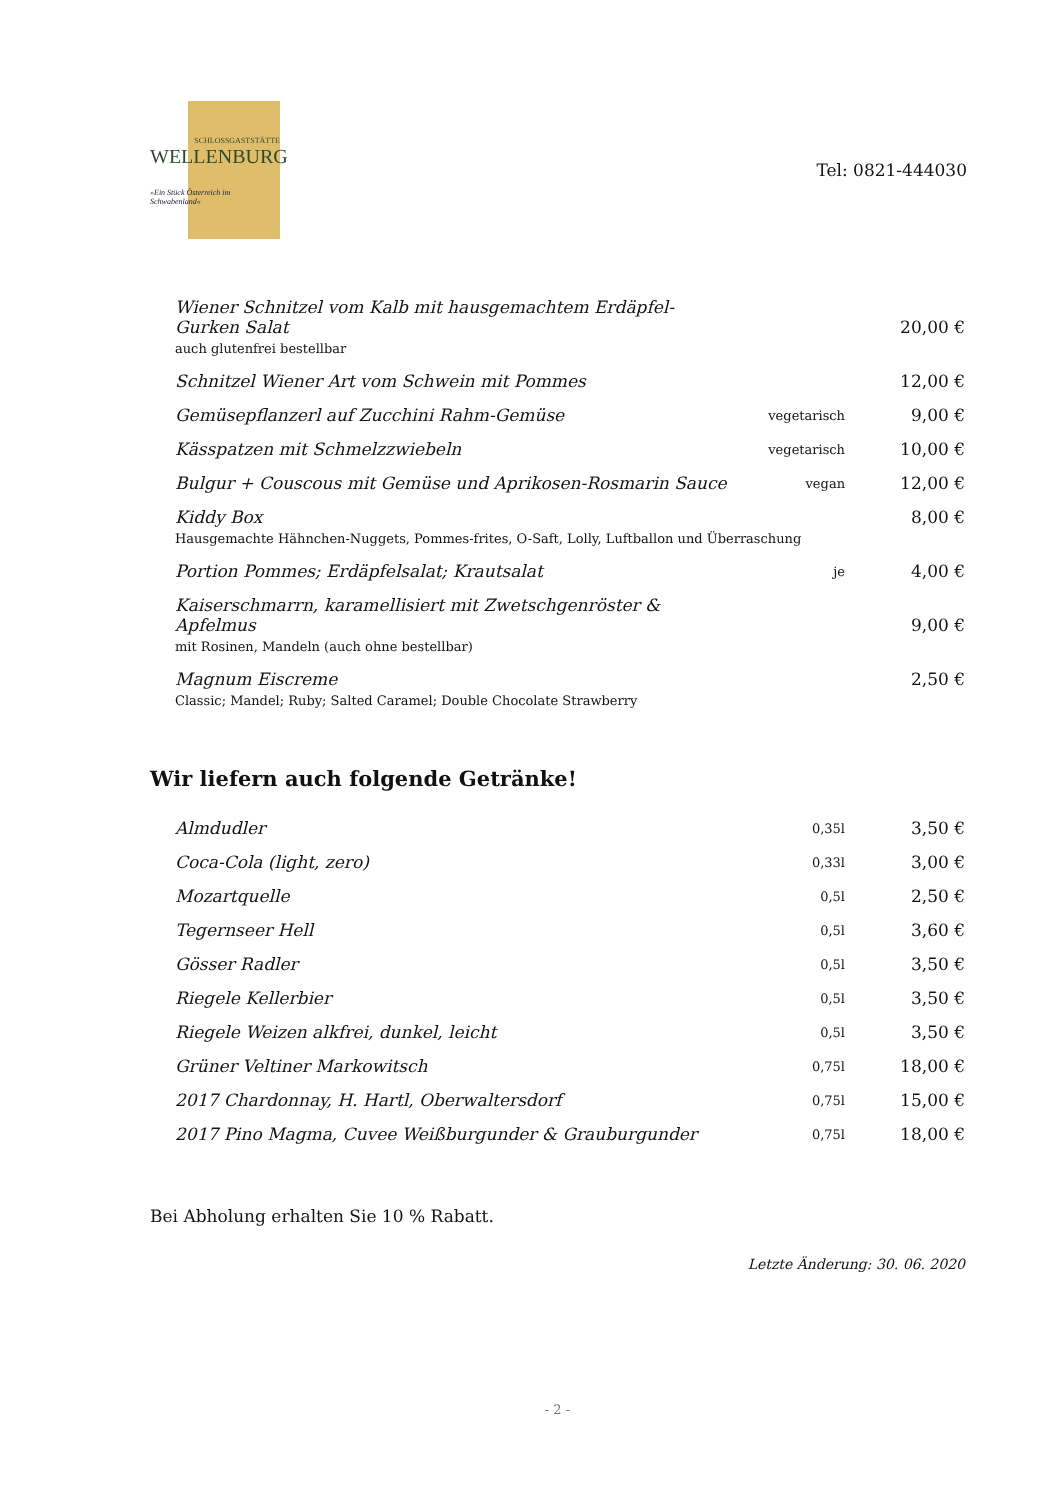SCHLOSSGASTSTÄTTE
WELLENBURG
»Ein Stück Österreich im Schwabenland«
Tel: 0821-444030
| Wiener Schnitzel vom Kalb mit hausgemachtem Erdäpfel-Gurken Salat auch glutenfrei bestellbar | | 20,00 € |
| Schnitzel Wiener Art vom Schwein mit Pommes | | 12,00 € |
| Gemüsepflanzerl auf Zucchini Rahm-Gemüse | vegetarisch | 9,00 € |
| Kässpatzen mit Schmelzzwiebeln | vegetarisch | 10,00 € |
| Bulgur + Couscous mit Gemüse und Aprikosen-Rosmarin Sauce | vegan | 12,00 € |
| Kiddy Box Hausgemachte Hähnchen-Nuggets, Pommes-frites, O-Saft, Lolly, Luftballon und Überraschung | | 8,00 € |
| Portion Pommes; Erdäpfelsalat; Krautsalat | je | 4,00 € |
| Kaiserschmarrn, karamellisiert mit Zwetschgenröster & Apfelmus mit Rosinen, Mandeln (auch ohne bestellbar) | | 9,00 € |
| Magnum Eiscreme Classic; Mandel; Ruby; Salted Caramel; Double Chocolate Strawberry | | 2,50 € |
Wir liefern auch folgende Getränke!
| Almdudler | 0,35l | 3,50 € |
| Coca-Cola (light, zero) | 0,33l | 3,00 € |
| Mozartquelle | 0,5l | 2,50 € |
| Tegernseer Hell | 0,5l | 3,60 € |
| Gösser Radler | 0,5l | 3,50 € |
| Riegele Kellerbier | 0,5l | 3,50 € |
| Riegele Weizen alkfrei, dunkel, leicht | 0,5l | 3,50 € |
| Grüner Veltiner Markowitsch | 0,75l | 18,00 € |
| 2017 Chardonnay, H. Hartl, Oberwaltersdorf | 0,75l | 15,00 € |
| 2017 Pino Magma, Cuvee Weißburgunder & Grauburgunder | 0,75l | 18,00 € |
Bei Abholung erhalten Sie 10 % Rabatt.
Letzte Änderung: 30. 06. 2020
- 2 -